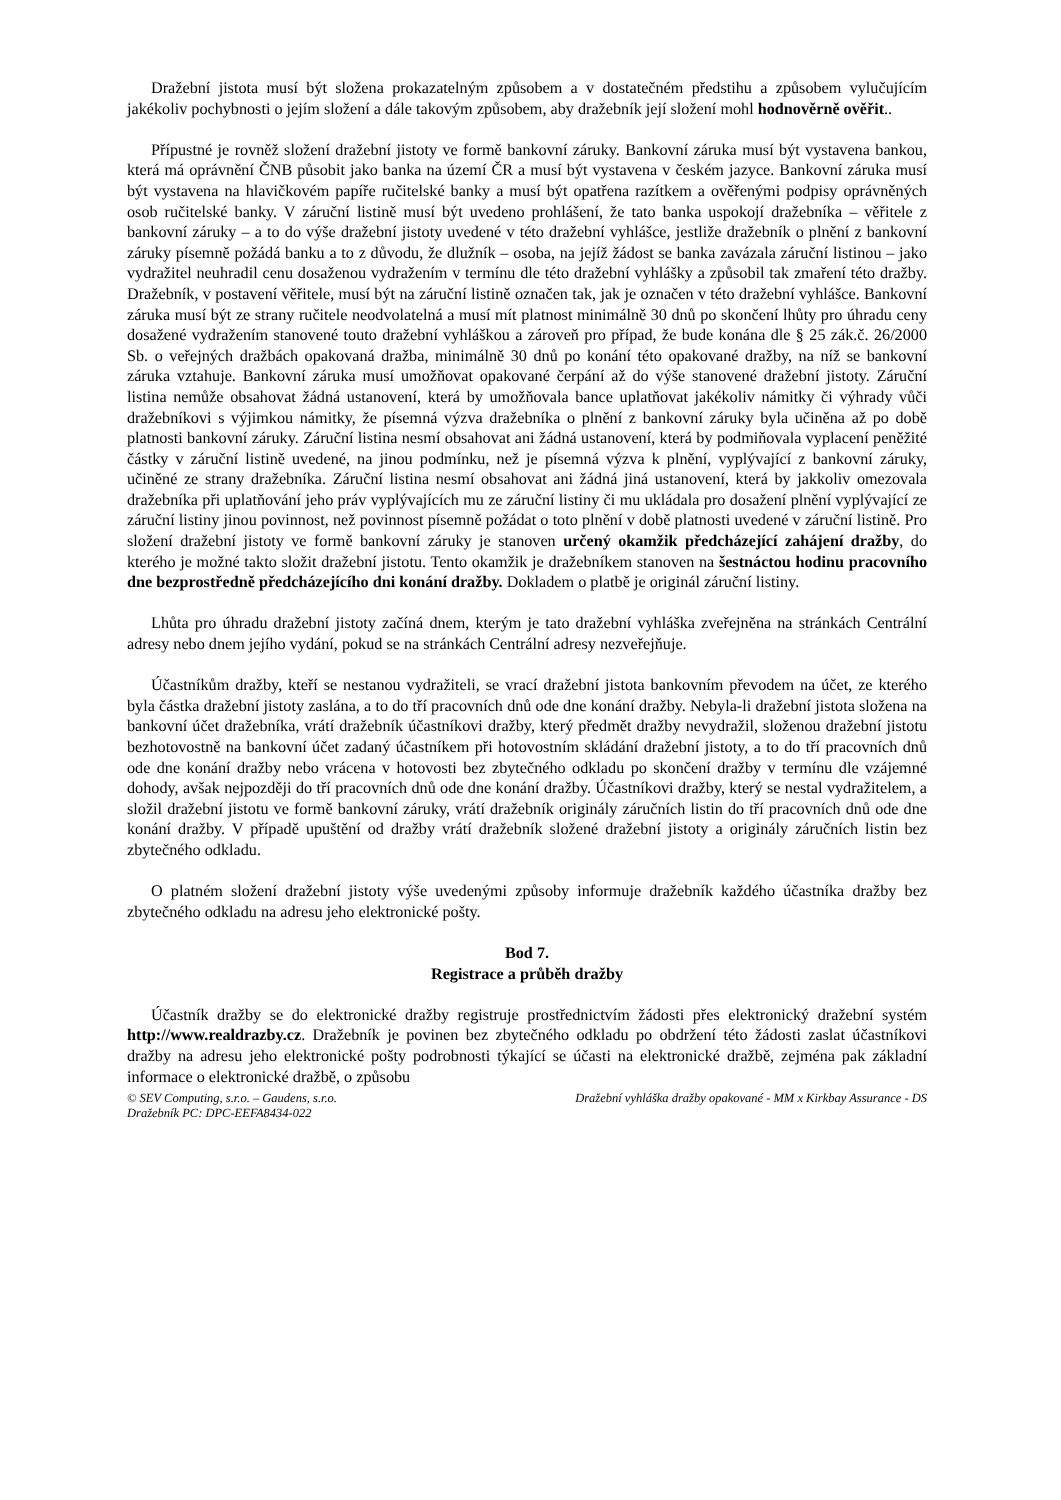Dražební jistota musí být složena prokazatelným způsobem a v dostatečném předstihu a způsobem vylučujícím jakékoliv pochybnosti o jejím složení a dále takovým způsobem, aby dražebník její složení mohl hodnověrně ověřit..
Přípustné je rovněž složení dražební jistoty ve formě bankovní záruky. Bankovní záruka musí být vystavena bankou, která má oprávnění ČNB působit jako banka na území ČR a musí být vystavena v českém jazyce. Bankovní záruka musí být vystavena na hlavičkovém papíře ručitelské banky a musí být opatřena razítkem a ověřenými podpisy oprávněných osob ručitelské banky. V záruční listině musí být uvedeno prohlášení, že tato banka uspokojí dražebníka – věřitele z bankovní záruky – a to do výše dražební jistoty uvedené v této dražební vyhlášce, jestliže dražebník o plnění z bankovní záruky písemně požádá banku a to z důvodu, že dlužník – osoba, na jejíž žádost se banka zavázala záruční listinou – jako vydražitel neuhradil cenu dosaženou vydražením v termínu dle této dražební vyhlášky a způsobil tak zmaření této dražby. Dražebník, v postavení věřitele, musí být na záruční listině označen tak, jak je označen v této dražební vyhlášce. Bankovní záruka musí být ze strany ručitele neodvolatelná a musí mít platnost minimálně 30 dnů po skončení lhůty pro úhradu ceny dosažené vydražením stanovené touto dražební vyhláškou a zároveň pro případ, že bude konána dle § 25 zák.č. 26/2000 Sb. o veřejných dražbách opakovaná dražba, minimálně 30 dnů po konání této opakované dražby, na níž se bankovní záruka vztahuje. Bankovní záruka musí umožňovat opakované čerpání až do výše stanovené dražební jistoty. Záruční listina nemůže obsahovat žádná ustanovení, která by umožňovala bance uplatňovat jakékoliv námitky či výhrady vůči dražebníkovi s výjimkou námitky, že písemná výzva dražebníka o plnění z bankovní záruky byla učiněna až po době platnosti bankovní záruky. Záruční listina nesmí obsahovat ani žádná ustanovení, která by podmiňovala vyplacení peněžité částky v záruční listině uvedené, na jinou podmínku, než je písemná výzva k plnění, vyplývající z bankovní záruky, učiněné ze strany dražebníka. Záruční listina nesmí obsahovat ani žádná jiná ustanovení, která by jakkoliv omezovala dražebníka při uplatňování jeho práv vyplývajících mu ze záruční listiny či mu ukládala pro dosažení plnění vyplývající ze záruční listiny jinou povinnost, než povinnost písemně požádat o toto plnění v době platnosti uvedené v záruční listině. Pro složení dražební jistoty ve formě bankovní záruky je stanoven určený okamžik předcházející zahájení dražby, do kterého je možné takto složit dražební jistotu. Tento okamžik je dražebníkem stanoven na šestnáctou hodinu pracovního dne bezprostředně předcházejícího dni konání dražby. Dokladem o platbě je originál záruční listiny.
Lhůta pro úhradu dražební jistoty začíná dnem, kterým je tato dražební vyhláška zveřejněna na stránkách Centrální adresy nebo dnem jejího vydání, pokud se na stránkách Centrální adresy nezveřejňuje.
Účastníkům dražby, kteří se nestanou vydražiteli, se vrací dražební jistota bankovním převodem na účet, ze kterého byla částka dražební jistoty zaslána, a to do tří pracovních dnů ode dne konání dražby. Nebyla-li dražební jistota složena na bankovní účet dražebníka, vrátí dražebník účastníkovi dražby, který předmět dražby nevydražil, složenou dražební jistotu bezhotovostně na bankovní účet zadaný účastníkem při hotovostním skládání dražební jistoty, a to do tří pracovních dnů ode dne konání dražby nebo vrácena v hotovosti bez zbytečného odkladu po skončení dražby v termínu dle vzájemné dohody, avšak nejpozději do tří pracovních dnů ode dne konání dražby. Účastníkovi dražby, který se nestal vydražitelem, a složil dražební jistotu ve formě bankovní záruky, vrátí dražebník originály záručních listin do tří pracovních dnů ode dne konání dražby. V případě upuštění od dražby vrátí dražebník složené dražební jistoty a originály záručních listin bez zbytečného odkladu.
O platném složení dražební jistoty výše uvedenými způsoby informuje dražebník každého účastníka dražby bez zbytečného odkladu na adresu jeho elektronické pošty.
Bod 7.
Registrace a průběh dražby
Účastník dražby se do elektronické dražby registruje prostřednictvím žádosti přes elektronický dražební systém http://www.realdrazby.cz. Dražebník je povinen bez zbytečného odkladu po obdržení této žádosti zaslat účastníkovi dražby na adresu jeho elektronické pošty podrobnosti týkající se účasti na elektronické dražbě, zejména pak základní informace o elektronické dražbě, o způsobu
© SEV Computing, s.r.o. – Gaudens, s.r.o.
Dražebník PC: DPC-EEFA8434-022
Dražební vyhláška dražby opakované - MM x Kirkbay Assurance - DS